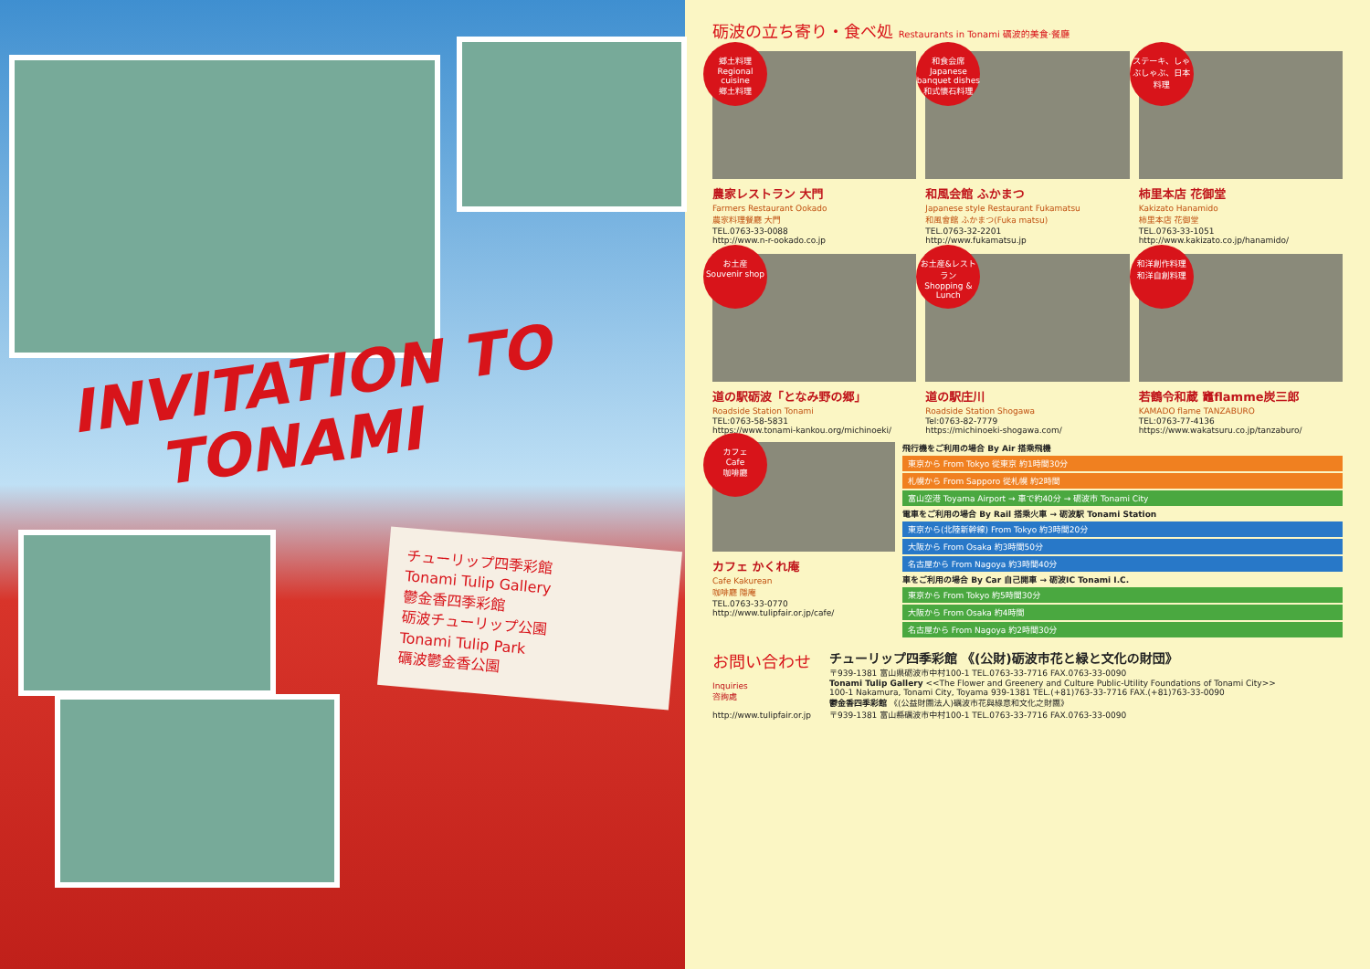INVITATION TO
TONAMI
チューリップ四季彩館
Tonami Tulip Gallery
鬱金香四季彩館
砺波チューリップ公園
Tonami Tulip Park
礪波鬱金香公園
砺波の立ち寄り・食べ処 Restaurants in Tonami 礪波的美食‧餐廳
郷土料理
Regional cuisine
鄉土料理
農家レストラン 大門
Farmers Restaurant Ookado
農家料理餐廳 大門
TEL.0763-33-0088
http://www.n-r-ookado.co.jp
和食会席
Japanese banquet dishes
和式懷石料理
和風会館 ふかまつ
Japanese style Restaurant Fukamatsu
和風會館 ふかまつ(Fuka matsu)
TEL.0763-32-2201
http://www.fukamatsu.jp
ステーキ、しゃぶしゃぶ、日本料理
柿里本店 花御堂
Kakizato Hanamido
柿里本店 花御堂
TEL.0763-33-1051
http://www.kakizato.co.jp/hanamido/
お土産
Souvenir shop
道の駅砺波「となみ野の郷」
Roadside Station Tonami
TEL:0763-58-5831
https://www.tonami-kankou.org/michinoeki/
お土産&レストラン
Shopping & Lunch
道の駅庄川
Roadside Station Shogawa
Tel:0763-82-7779
https://michinoeki-shogawa.com/
和洋創作料理
和洋自創料理
若鶴令和蔵 竈flamme炭三郎
KAMADO flame TANZABURO
TEL:0763-77-4136
https://www.wakatsuru.co.jp/tanzaburo/
カフェ
Cafe
咖啡廳
カフェ かくれ庵
Cafe Kakurean
咖啡廳 隱庵
TEL.0763-33-0770
http://www.tulipfair.or.jp/cafe/
飛行機をご利用の場合 By Air 搭乘飛機
東京から From Tokyo 從東京 約1時間30分
札幌から From Sapporo 從札幌 約2時間
富山空港 Toyama Airport → 車で約40分 → 砺波市 Tonami City
電車をご利用の場合 By Rail 搭乘火車 → 砺波駅 Tonami Station
東京から(北陸新幹線) From Tokyo 約3時間20分
大阪から From Osaka 約3時間50分
名古屋から From Nagoya 約3時間40分
車をご利用の場合 By Car 自己開車 → 砺波IC Tonami I.C.
東京から From Tokyo 約5時間30分
大阪から From Osaka 約4時間
名古屋から From Nagoya 約2時間30分
お問い合わせ
Inquiries
咨詢處
http://www.tulipfair.or.jp
チューリップ四季彩館 《(公財)砺波市花と緑と文化の財団》
〒939-1381 富山県砺波市中村100-1 TEL.0763-33-7716 FAX.0763-33-0090
Tonami Tulip Gallery <<The Flower and Greenery and Culture Public-Utility Foundations of Tonami City>>
100-1 Nakamura, Tonami City, Toyama 939-1381 TEL.(+81)763-33-7716 FAX.(+81)763-33-0090
鬱金香四季彩館 《(公益財團法人)礪波市花與綠意和文化之財團》
〒939-1381 富山縣礪波市中村100-1 TEL.0763-33-7716 FAX.0763-33-0090